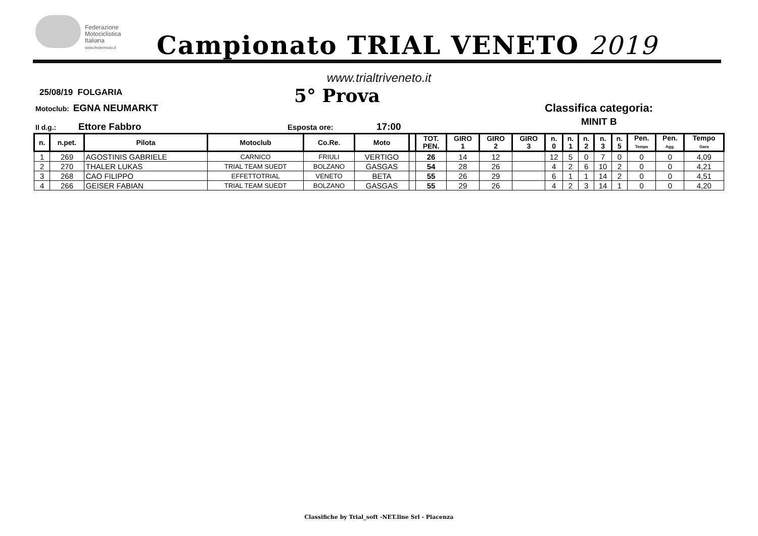Federazione
Motociclistica
Italiana
www.federmoto.it
Campionato TRIAL VENETO 2019
www.trialtriveneto.it
25/08/19 FOLGARIA
Motoclub: EGNA NEUMARKT
Il d.g.: Ettore Fabbro
5° Prova
Esposta ore: 17:00
Classifica categoria:
MINIT B
| n. | n.pet. | Pilota | Motoclub | Co.Re. | Moto | | TOT. PEN. | GIRO 1 | GIRO 2 | GIRO 3 | n. 0 | n. 1 | n. 2 | n. 3 | n. 5 | Pen. Tempo | Pen. Agg. | Tempo Gara |
| --- | --- | --- | --- | --- | --- | --- | --- | --- | --- | --- | --- | --- | --- | --- | --- | --- | --- | --- |
| 1 | 269 | AGOSTINIS GABRIELE | CARNICO | FRIULI | VERTIGO | | 26 | 14 | 12 | | 12 | 5 | 0 | 7 | 0 | 0 | 0 | 4,09 |
| 2 | 270 | THALER LUKAS | TRIAL TEAM SUEDT | BOLZANO | GASGAS | | 54 | 28 | 26 | | 4 | 2 | 6 | 10 | 2 | 0 | 0 | 4,21 |
| 3 | 268 | CAO FILIPPO | EFFETTOTRIAL | VENETO | BETA | | 55 | 26 | 29 | | 6 | 1 | 1 | 14 | 2 | 0 | 0 | 4,51 |
| 4 | 266 | GEISER FABIAN | TRIAL TEAM SUEDT | BOLZANO | GASGAS | | 55 | 29 | 26 | | 4 | 2 | 3 | 14 | 1 | 0 | 0 | 4,20 |
Classifiche by Trial_soft -NET.line Srl - Piacenza